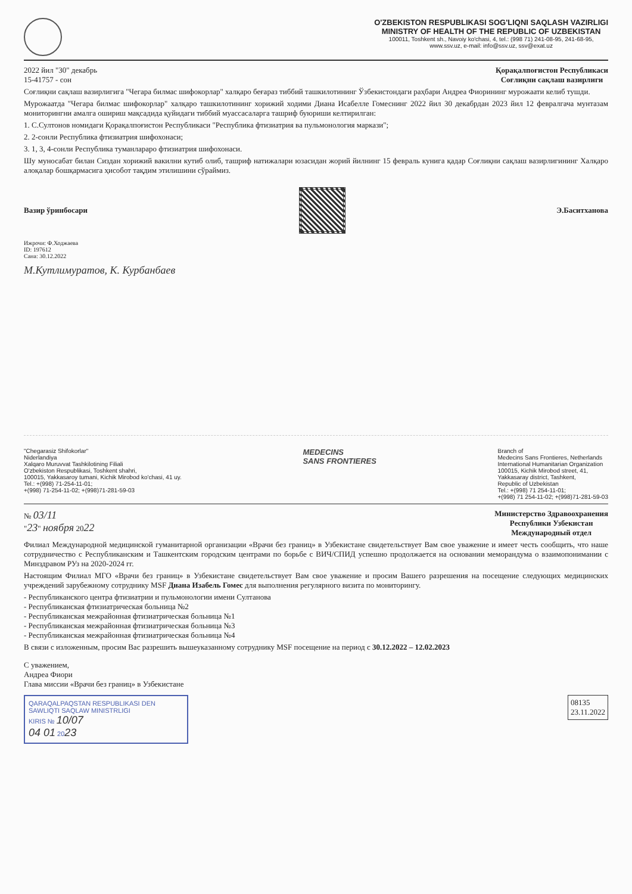O'ZBEKISTON RESPUBLIKASI SOG'LIQNI SAQLASH VAZIRLIGI
MINISTRY OF HEALTH OF THE REPUBLIC OF UZBEKISTAN
100011, Toshkent sh., Navoiy ko'chasi, 4, tel.: (998 71) 241-08-95, 241-68-95,
www.ssv.uz, e-mail: info@ssv.uz, ssv@exat.uz
2022 йил "30" декабрь
15-41757 - сон
Қорақалпоғистон Республикаси
Соғлиқни сақлаш вазирлиги
Соғлиқни сақлаш вазирлигига "Чегара билмас шифокорлар" халқаро беғараз тиббий ташкилотининг Ўзбекистондаги раҳбари Андреа Фиорининг мурожаати келиб тушди.
Мурожаатда "Чегара билмас шифокорлар" халқаро ташкилотининг хорижий ходими Диана Исабелле Гомеснинг 2022 йил 30 декабрдан 2023 йил 12 февралгача мунтазам мониторингни амалга ошириш мақсадида қуйидаги тиббий муассасаларга ташриф буюриши келтирилган:
1. С.Султонов номидаги Қорақалпоғистон Республикаси "Республика фтизиатрия ва пульмонология маркази";
2. 2-сонли Республика фтизиатрия шифохонаси;
3. 1, 3, 4-сонли Республика туманлараро фтизиатрия шифохонаси.
Шу муносабат билан Сиздан хорижий вакилни кутиб олиб, ташриф натижалари юзасидан жорий йилнинг 15 февраль кунига қадар Соғлиқни сақлаш вазирлигининг Халқаро алоқалар бошқармасига ҳисобот тақдим этилишини сўраймиз.
Вазир ўринбосари Э.Баситханова
Ижрочи: Ф.Ходжаева
ID: 197612
Сана: 30.12.2022
М.Кутлимуратов, К. Курбанбаев
"Chegarasiz Shifokorlar"
Niderlandiya
Xalqaro Muruvvat Tashkilotining Filiali
O'zbekiston Respublikasi, Toshkent shahri,
100015, Yakkasaroy tumani, Kichik Mirobod ko'chasi, 41 uy.
Tel.: +(998) 71-254-11-01;
+(998) 71-254-11-02; +(998)71-281-59-03
MEDECINS
SANS FRONTIERES
Branch of
Medecins Sans Frontieres, Netherlands
International Humanitarian Organization
100015, Kichik Mirobod street, 41,
Yakkasaray district, Tashkent,
Republic of Uzbekistan
Tel.: +(998) 71 254-11-01;
+(998) 71 254-11-02; +(998)71-281-59-03
№ 03/11
"23" ноября 2022
Министерство Здравоохранения
Республики Узбекистан
Международный отдел
Филиал Международной медицинской гуманитарной организации «Врачи без границ» в Узбекистане свидетельствует Вам свое уважение и имеет честь сообщить, что наше сотрудничество с Республиканским и Ташкентским городским центрами по борьбе с ВИЧ/СПИД успешно продолжается на основании меморандума о взаимопонимании с Минздравом РУз на 2020-2024 гг.
Настоящим Филиал МГО «Врачи без границ» в Узбекистане свидетельствует Вам свое уважение и просим Вашего разрешения на посещение следующих медицинских учреждений зарубежному сотруднику MSF Диана Изабель Гомес для выполнения регулярного визита по мониторингу.
- Республиканского центра фтизиатрии и пульмонологии имени Султанова
- Республиканская фтизиатрическая больница №2
- Республиканская межрайонная фтизиатрическая больница №1
- Республиканская межрайонная фтизиатрическая больница №3
- Республиканская межрайонная фтизиатрическая больница №4
В связи с изложенным, просим Вас разрешить вышеуказанному сотруднику MSF посещение на период с 30.12.2022 – 12.02.2023
С уважением,
Андреа Фиори
Глава миссии «Врачи без границ» в Узбекистане
QARAQALPAQSTAN RESPUBLIKASI DEN SAWLIQTI SAQLAW MINISTRLIGI
KIRIS № 10/07
04 01 2023
08135
23.11.2022